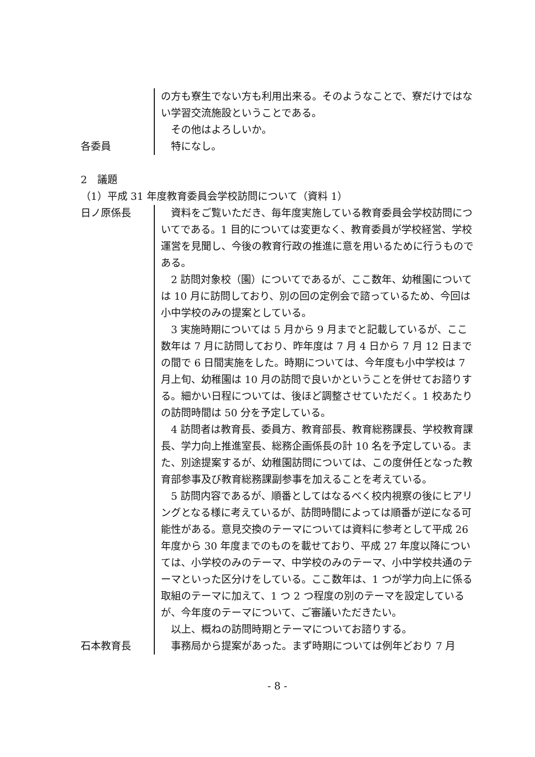の方も寮生でない方も利用出来る。そのようなことで、寮だけではない学習交流施設ということである。
　その他はよろしいか。
各委員 　特になし。
2　議題
（1）平成 31 年度教育委員会学校訪問について（資料 1）
日ノ原係長 　資料をご覧いただき、毎年度実施している教育委員会学校訪問についてである。1 目的については変更なく、教育委員が学校経営、学校運営を見聞し、今後の教育行政の推進に意を用いるために行うものである。
　2 訪問対象校（園）についてであるが、ここ数年、幼稚園については 10 月に訪問しており、別の回の定例会で諮っているため、今回は小中学校のみの提案としている。
　3 実施時期については 5 月から 9 月までと記載しているが、ここ数年は 7 月に訪問しており、昨年度は 7 月 4 日から 7 月 12 日までの間で 6 日間実施をした。時期については、今年度も小中学校は 7 月上旬、幼稚園は 10 月の訪問で良いかということを併せてお諮りする。細かい日程については、後ほど調整させていただく。1 校あたりの訪問時間は 50 分を予定している。
　4 訪問者は教育長、委員方、教育部長、教育総務課長、学校教育課長、学力向上推進室長、総務企画係長の計 10 名を予定している。また、別途提案するが、幼稚園訪問については、この度併任となった教育部参事及び教育総務課副参事を加えることを考えている。
　5 訪問内容であるが、順番としてはなるべく校内視察の後にヒアリングとなる様に考えているが、訪問時間によっては順番が逆になる可能性がある。意見交換のテーマについては資料に参考として平成 26 年度から 30 年度までのものを載せており、平成 27 年度以降については、小学校のみのテーマ、中学校のみのテーマ、小中学校共通のテーマといった区分けをしている。ここ数年は、1 つが学力向上に係る取組のテーマに加えて、1 つ 2 つ程度の別のテーマを設定しているが、今年度のテーマについて、ご審議いただきたい。
　以上、概ねの訪問時期とテーマについてお諮りする。
石本教育長 　事務局から提案があった。まず時期については例年どおり 7 月
- 8 -